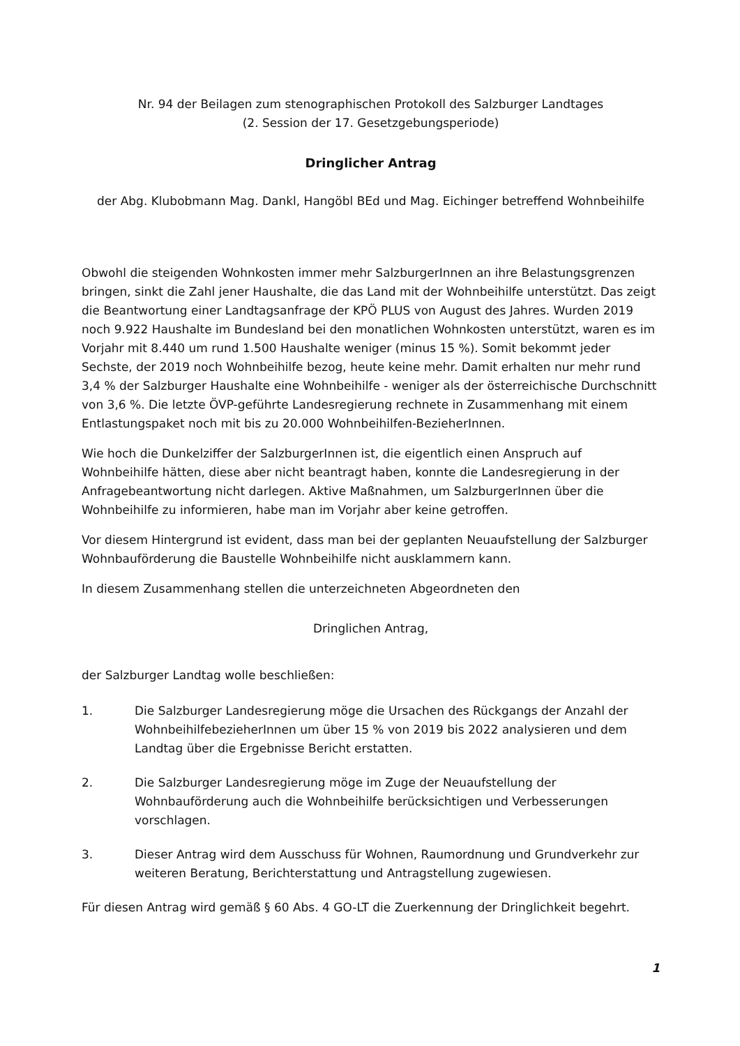Nr. 94 der Beilagen zum stenographischen Protokoll des Salzburger Landtages
(2. Session der 17. Gesetzgebungsperiode)
Dringlicher Antrag
der Abg. Klubobmann Mag. Dankl, Hangöbl BEd und Mag. Eichinger betreffend Wohnbeihilfe
Obwohl die steigenden Wohnkosten immer mehr SalzburgerInnen an ihre Belastungsgrenzen bringen, sinkt die Zahl jener Haushalte, die das Land mit der Wohnbeihilfe unterstützt. Das zeigt die Beantwortung einer Landtagsanfrage der KPÖ PLUS von August des Jahres. Wurden 2019 noch 9.922 Haushalte im Bundesland bei den monatlichen Wohnkosten unterstützt, waren es im Vorjahr mit 8.440 um rund 1.500 Haushalte weniger (minus 15 %). Somit bekommt jeder Sechste, der 2019 noch Wohnbeihilfe bezog, heute keine mehr. Damit erhalten nur mehr rund 3,4 % der Salzburger Haushalte eine Wohnbeihilfe - weniger als der österreichische Durchschnitt von 3,6 %. Die letzte ÖVP-geführte Landesregierung rechnete in Zusammenhang mit einem Entlastungspaket noch mit bis zu 20.000 Wohnbeihilfen-BezieherInnen.
Wie hoch die Dunkelziffer der SalzburgerInnen ist, die eigentlich einen Anspruch auf Wohnbeihilfe hätten, diese aber nicht beantragt haben, konnte die Landesregierung in der Anfragebeantwortung nicht darlegen. Aktive Maßnahmen, um SalzburgerInnen über die Wohnbeihilfe zu informieren, habe man im Vorjahr aber keine getroffen.
Vor diesem Hintergrund ist evident, dass man bei der geplanten Neuaufstellung der Salzburger Wohnbauförderung die Baustelle Wohnbeihilfe nicht ausklammern kann.
In diesem Zusammenhang stellen die unterzeichneten Abgeordneten den
Dringlichen Antrag,
der Salzburger Landtag wolle beschließen:
1. Die Salzburger Landesregierung möge die Ursachen des Rückgangs der Anzahl der WohnbeihilfebezieherInnen um über 15 % von 2019 bis 2022 analysieren und dem Landtag über die Ergebnisse Bericht erstatten.
2. Die Salzburger Landesregierung möge im Zuge der Neuaufstellung der Wohnbauförderung auch die Wohnbeihilfe berücksichtigen und Verbesserungen vorschlagen.
3. Dieser Antrag wird dem Ausschuss für Wohnen, Raumordnung und Grundverkehr zur weiteren Beratung, Berichterstattung und Antragstellung zugewiesen.
Für diesen Antrag wird gemäß § 60 Abs. 4 GO-LT die Zuerkennung der Dringlichkeit begehrt.
1